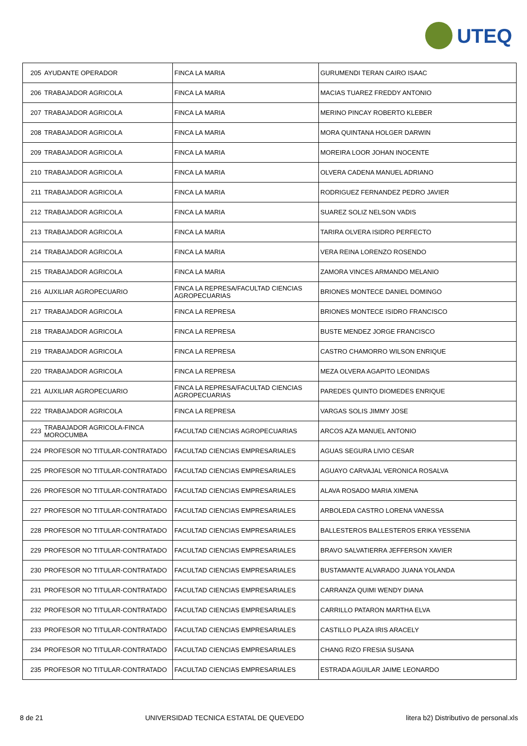UTEQ
| 205 | AYUDANTE OPERADOR | FINCA LA MARIA | GURUMENDI TERAN CAIRO ISAAC |
| 206 | TRABAJADOR AGRICOLA | FINCA LA MARIA | MACIAS TUAREZ FREDDY ANTONIO |
| 207 | TRABAJADOR AGRICOLA | FINCA LA MARIA | MERINO PINCAY ROBERTO KLEBER |
| 208 | TRABAJADOR AGRICOLA | FINCA LA MARIA | MORA QUINTANA HOLGER DARWIN |
| 209 | TRABAJADOR AGRICOLA | FINCA LA MARIA | MOREIRA LOOR JOHAN INOCENTE |
| 210 | TRABAJADOR AGRICOLA | FINCA LA MARIA | OLVERA CADENA MANUEL ADRIANO |
| 211 | TRABAJADOR AGRICOLA | FINCA LA MARIA | RODRIGUEZ FERNANDEZ PEDRO JAVIER |
| 212 | TRABAJADOR AGRICOLA | FINCA LA MARIA | SUAREZ SOLIZ NELSON VADIS |
| 213 | TRABAJADOR AGRICOLA | FINCA LA MARIA | TARIRA OLVERA ISIDRO PERFECTO |
| 214 | TRABAJADOR AGRICOLA | FINCA LA MARIA | VERA REINA LORENZO ROSENDO |
| 215 | TRABAJADOR AGRICOLA | FINCA LA MARIA | ZAMORA VINCES ARMANDO MELANIO |
| 216 | AUXILIAR AGROPECUARIO | FINCA LA REPRESA/FACULTAD CIENCIAS AGROPECUARIAS | BRIONES MONTECE DANIEL DOMINGO |
| 217 | TRABAJADOR AGRICOLA | FINCA LA REPRESA | BRIONES MONTECE ISIDRO FRANCISCO |
| 218 | TRABAJADOR AGRICOLA | FINCA LA REPRESA | BUSTE MENDEZ JORGE FRANCISCO |
| 219 | TRABAJADOR AGRICOLA | FINCA LA REPRESA | CASTRO CHAMORRO WILSON ENRIQUE |
| 220 | TRABAJADOR AGRICOLA | FINCA LA REPRESA | MEZA OLVERA AGAPITO LEONIDAS |
| 221 | AUXILIAR AGROPECUARIO | FINCA LA REPRESA/FACULTAD CIENCIAS AGROPECUARIAS | PAREDES QUINTO DIOMEDES ENRIQUE |
| 222 | TRABAJADOR AGRICOLA | FINCA LA REPRESA | VARGAS SOLIS JIMMY JOSE |
| 223 | TRABAJADOR AGRICOLA-FINCA MOROCUMBA | FACULTAD CIENCIAS AGROPECUARIAS | ARCOS AZA MANUEL ANTONIO |
| 224 | PROFESOR NO TITULAR-CONTRATADO | FACULTAD CIENCIAS EMPRESARIALES | AGUAS SEGURA LIVIO CESAR |
| 225 | PROFESOR NO TITULAR-CONTRATADO | FACULTAD CIENCIAS EMPRESARIALES | AGUAYO CARVAJAL VERONICA ROSALVA |
| 226 | PROFESOR NO TITULAR-CONTRATADO | FACULTAD CIENCIAS EMPRESARIALES | ALAVA ROSADO MARIA XIMENA |
| 227 | PROFESOR NO TITULAR-CONTRATADO | FACULTAD CIENCIAS EMPRESARIALES | ARBOLEDA CASTRO LORENA VANESSA |
| 228 | PROFESOR NO TITULAR-CONTRATADO | FACULTAD CIENCIAS EMPRESARIALES | BALLESTEROS BALLESTEROS ERIKA YESSENIA |
| 229 | PROFESOR NO TITULAR-CONTRATADO | FACULTAD CIENCIAS EMPRESARIALES | BRAVO SALVATIERRA JEFFERSON XAVIER |
| 230 | PROFESOR NO TITULAR-CONTRATADO | FACULTAD CIENCIAS EMPRESARIALES | BUSTAMANTE ALVARADO JUANA YOLANDA |
| 231 | PROFESOR NO TITULAR-CONTRATADO | FACULTAD CIENCIAS EMPRESARIALES | CARRANZA QUIMI WENDY DIANA |
| 232 | PROFESOR NO TITULAR-CONTRATADO | FACULTAD CIENCIAS EMPRESARIALES | CARRILLO PATARON MARTHA ELVA |
| 233 | PROFESOR NO TITULAR-CONTRATADO | FACULTAD CIENCIAS EMPRESARIALES | CASTILLO PLAZA IRIS ARACELY |
| 234 | PROFESOR NO TITULAR-CONTRATADO | FACULTAD CIENCIAS EMPRESARIALES | CHANG RIZO FRESIA SUSANA |
| 235 | PROFESOR NO TITULAR-CONTRATADO | FACULTAD CIENCIAS EMPRESARIALES | ESTRADA AGUILAR JAIME LEONARDO |
8 de 21 UNIVERSIDAD TECNICA ESTATAL DE QUEVEDO litera b2) Distributivo de personal.xls